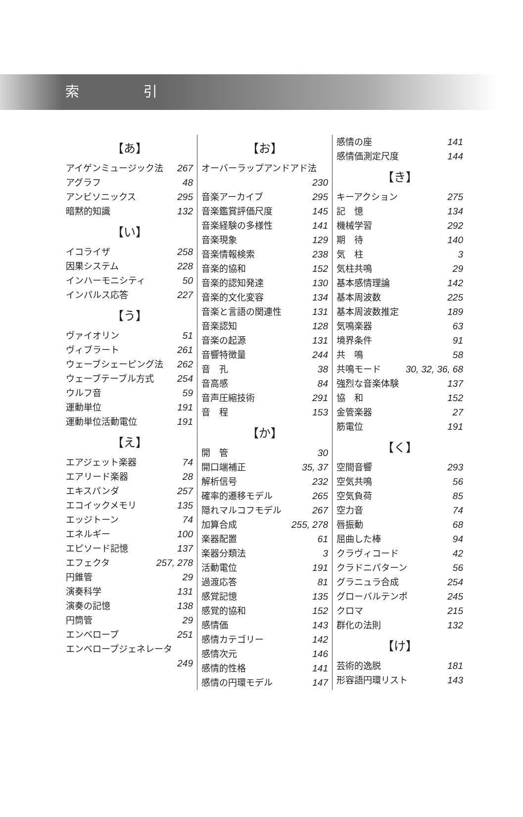索 引
【あ】
アイゲンミュージック法 267
アグラフ 48
アンビソニックス 295
暗黙的知識 132
【い】
イコライザ 258
因果システム 228
インハーモニシティ 50
インパルス応答 227
【う】
ヴァイオリン 51
ヴィブラート 261
ウェーブシェーピング法 262
ウェーブテーブル方式 254
ウルフ音 59
運動単位 191
運動単位活動電位 191
【え】
エアジェット楽器 74
エアリード楽器 28
エキスパンダ 257
エコイックメモリ 135
エッジトーン 74
エネルギー 100
エピソード記憶 137
エフェクタ 257, 278
円錐管 29
演奏科学 131
演奏の記憶 138
円筒管 29
エンベロープ 251
エンベロープジェネレータ
249
【お】
オーバーラップアンドアド法
230
音楽アーカイブ 295
音楽鑑賞評価尺度 145
音楽経験の多様性 141
音楽現象 129
音楽情報検索 238
音楽的協和 152
音楽的認知発達 130
音楽的文化変容 134
音楽と言語の関連性 131
音楽認知 128
音楽の起源 131
音響特徴量 244
音　孔 38
音高感 84
音声圧縮技術 291
音　程 153
【か】
開　管 30
開口端補正 35, 37
解析信号 232
確率的遷移モデル 265
隠れマルコフモデル 267
加算合成 255, 278
楽器配置 61
楽器分類法 3
活動電位 191
過渡応答 81
感覚記憶 135
感覚的協和 152
感情価 143
感情カテゴリー 142
感情次元 146
感情的性格 141
感情の円環モデル 147
感情の座 141
感情価測定尺度 144
【き】
キーアクション 275
記　憶 134
機械学習 292
期　待 140
気　柱 3
気柱共鳴 29
基本感情理論 142
基本周波数 225
基本周波数推定 189
気鳴楽器 63
境界条件 91
共　鳴 58
共鳴モード 30, 32, 36, 68
強烈な音楽体験 137
協　和 152
金管楽器 27
筋電位 191
【く】
空間音響 293
空気共鳴 56
空気負荷 85
空力音 74
唇振動 68
屈曲した棒 94
クラヴィコード 42
クラドニパターン 56
グラニュラ合成 254
グローバルテンポ 245
クロマ 215
群化の法則 132
【け】
芸術的逸脱 181
形容語円環リスト 143